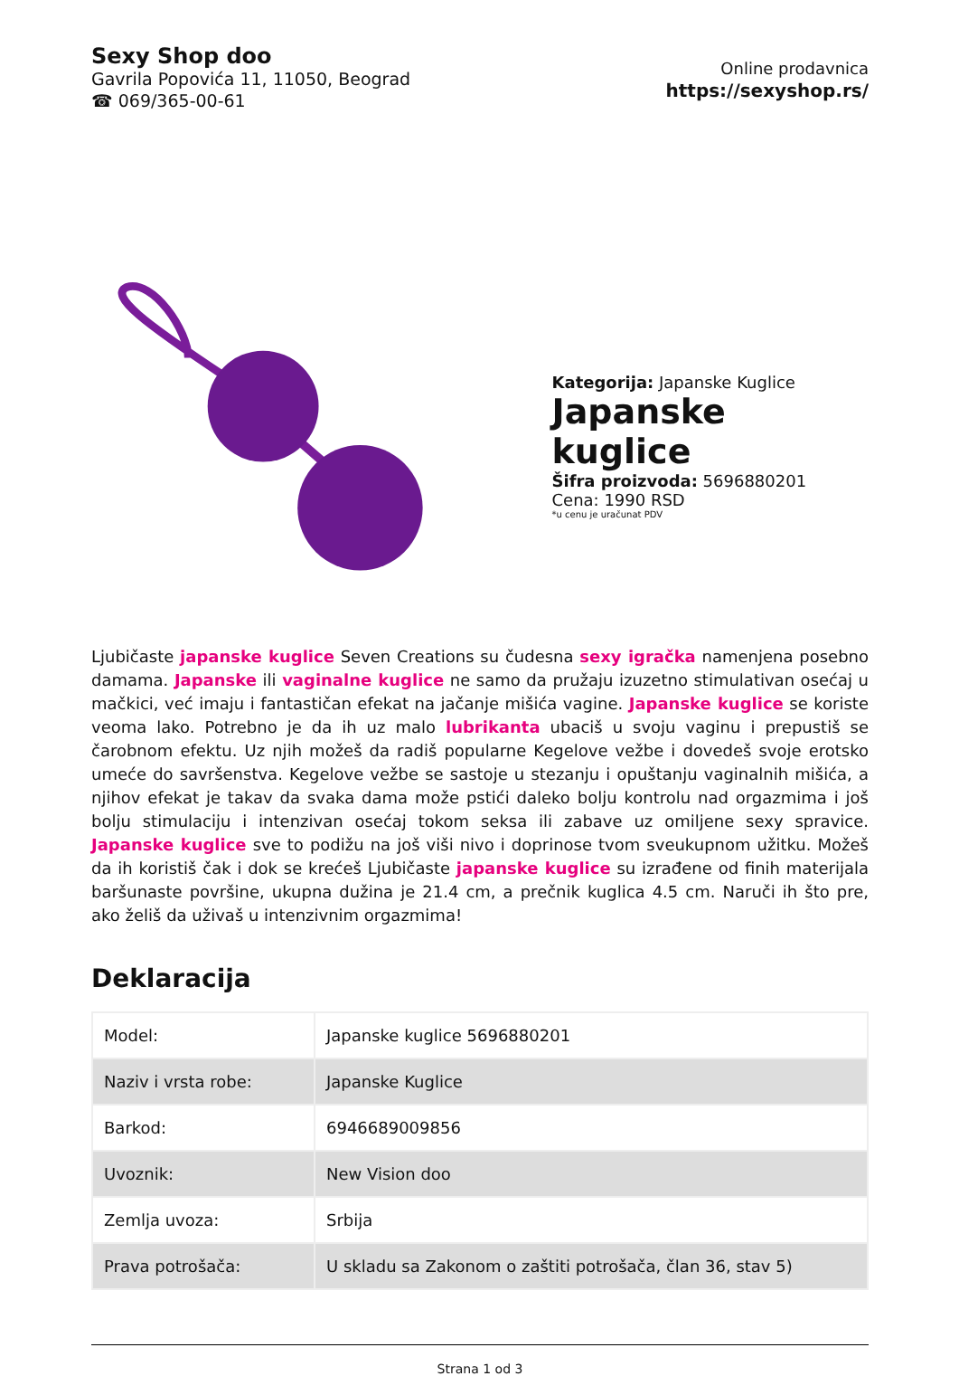Sexy Shop doo
Gavrila Popovića 11, 11050, Beograd
☎ 069/365-00-61
Online prodavnica
https://sexyshop.rs/
Kategorija: Japanske Kuglice
Japanske kuglice
Šifra proizvoda: 5696880201
Cena: 1990 RSD
*u cenu je uračunat PDV
Ljubičaste japanske kuglice Seven Creations su čudesna sexy igračka namenjena posebno damama. Japanske ili vaginalne kuglice ne samo da pružaju izuzetno stimulativan osećaj u mačkici, već imaju i fantastičan efekat na jačanje mišića vagine. Japanske kuglice se koriste veoma lako. Potrebno je da ih uz malo lubrikanta ubaciš u svoju vaginu i prepustiš se čarobnom efektu. Uz njih možeš da radiš popularne Kegelove vežbe i dovedeš svoje erotsko umeće do savršenstva. Kegelove vežbe se sastoje u stezanju i opuštanju vaginalnih mišića, a njihov efekat je takav da svaka dama može pstići daleko bolju kontrolu nad orgazmima i još bolju stimulaciju i intenzivan osećaj tokom seksa ili zabave uz omiljene sexy spravice. Japanske kuglice sve to podižu na još viši nivo i doprinose tvom sveukupnom užitku. Možeš da ih koristiš čak i dok se krećeš Ljubičaste japanske kuglice su izrađene od finih materijala baršunaste površine, ukupna dužina je 21.4 cm, a prečnik kuglica 4.5 cm. Naruči ih što pre, ako želiš da uživaš u intenzivnim orgazmima!
Deklaracija
| Model: | Japanske kuglice 5696880201 |
| Naziv i vrsta robe: | Japanske Kuglice |
| Barkod: | 6946689009856 |
| Uvoznik: | New Vision doo |
| Zemlja uvoza: | Srbija |
| Prava potrošača: | U skladu sa Zakonom o zaštiti potrošača, član 36, stav 5) |
Strana 1 od 3